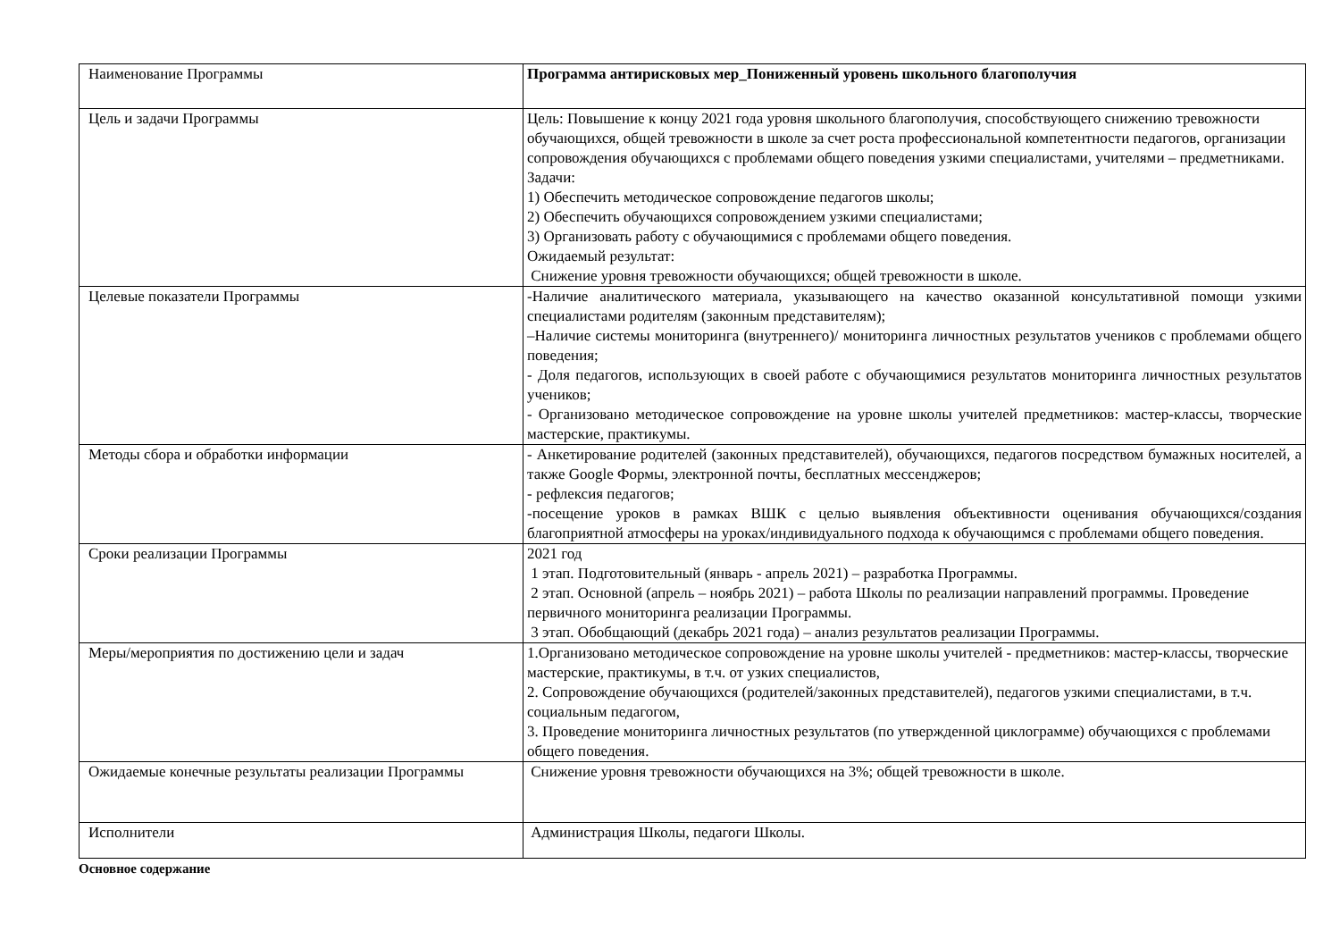| Наименование Программы | Программа антирисковых мер_Пониженный уровень школьного благополучия |
| Цель и задачи Программы | Цель: Повышение к концу 2021 года уровня школьного благополучия, способствующего снижению тревожности обучающихся, общей тревожности в школе за счет роста профессиональной компетентности педагогов, организации сопровождения обучающихся с проблемами общего поведения узкими специалистами, учителями – предметниками. Задачи: 1) Обеспечить методическое сопровождение педагогов школы; 2) Обеспечить обучающихся сопровождением узкими специалистами; 3) Организовать работу с обучающимися с проблемами общего поведения. Ожидаемый результат: Снижение уровня тревожности обучающихся; общей тревожности в школе. |
| Целевые показатели Программы | -Наличие аналитического материала, указывающего на качество оказанной консультативной помощи узкими специалистами родителям (законным представителям); ‒Наличие системы мониторинга (внутреннего)/ мониторинга личностных результатов учеников с проблемами общего поведения; - Доля педагогов, использующих в своей работе с обучающимися результатов мониторинга личностных результатов учеников; - Организовано методическое сопровождение на уровне школы учителей предметников: мастер-классы, творческие мастерские, практикумы. |
| Методы сбора и обработки информации | - Анкетирование родителей (законных представителей), обучающихся, педагогов посредством бумажных носителей, а также Google Формы, электронной почты, бесплатных мессенджеров; - рефлексия педагогов; -посещение уроков в рамках ВШК с целью выявления объективности оценивания обучающихся/создания благоприятной атмосферы на уроках/индивидуального подхода к обучающимся с проблемами общего поведения. |
| Сроки реализации Программы | 2021 год 1 этап. Подготовительный (январь - апрель 2021) – разработка Программы. 2 этап. Основной (апрель – ноябрь 2021) – работа Школы по реализации направлений программы. Проведение первичного мониторинга реализации Программы. 3 этап. Обобщающий (декабрь 2021 года) – анализ результатов реализации Программы. |
| Меры/мероприятия по достижению цели и задач | 1.Организовано методическое сопровождение на уровне школы учителей - предметников: мастер-классы, творческие мастерские, практикумы, в т.ч. от узких специалистов, 2. Сопровождение обучающихся (родителей/законных представителей), педагогов узкими специалистами, в т.ч. социальным педагогом, 3. Проведение мониторинга личностных результатов (по утвержденной циклограмме) обучающихся с проблемами общего поведения. |
| Ожидаемые конечные результаты реализации Программы | Снижение уровня тревожности обучающихся на 3%; общей тревожности в школе. |
| Исполнители | Администрация Школы, педагоги Школы. |
Основное содержание